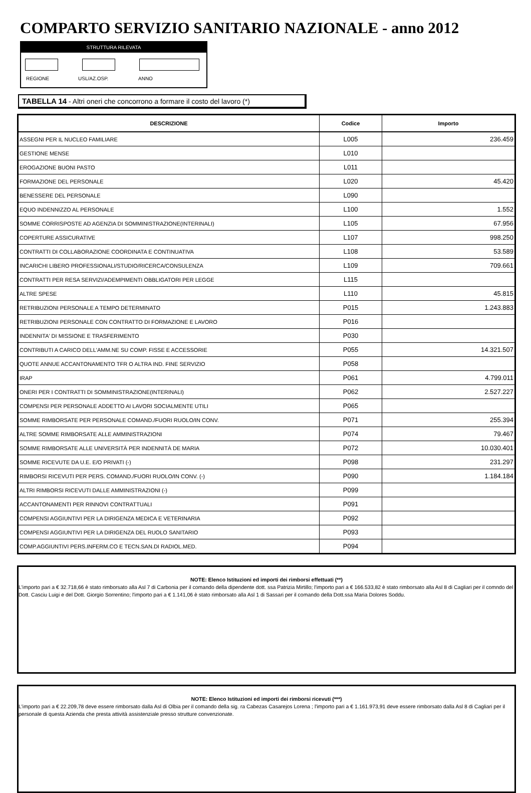COMPARTO SERVIZIO SANITARIO NAZIONALE - anno 2012
STRUTTURA RILEVATA
REGIONE USL/AZ.OSP. ANNO
TABELLA 14 - Altri oneri che concorrono a formare il costo del lavoro (*)
| DESCRIZIONE | Codice | Importo |
| --- | --- | --- |
| ASSEGNI PER IL NUCLEO FAMILIARE | L005 | 236.459 |
| GESTIONE MENSE | L010 | |
| EROGAZIONE BUONI PASTO | L011 | |
| FORMAZIONE DEL PERSONALE | L020 | 45.420 |
| BENESSERE DEL PERSONALE | L090 | |
| EQUO INDENNIZZO AL PERSONALE | L100 | 1.552 |
| SOMME CORRISPOSTE AD AGENZIA DI SOMMINISTRAZIONE(INTERINALI) | L105 | 67.956 |
| COPERTURE ASSICURATIVE | L107 | 998.250 |
| CONTRATTI DI COLLABORAZIONE COORDINATA E CONTINUATIVA | L108 | 53.589 |
| INCARICHI LIBERO PROFESSIONALI/STUDIO/RICERCA/CONSULENZA | L109 | 709.661 |
| CONTRATTI PER RESA SERVIZI/ADEMPIMENTI OBBLIGATORI PER LEGGE | L115 | |
| ALTRE SPESE | L110 | 45.815 |
| RETRIBUZIONI PERSONALE A TEMPO DETERMINATO | P015 | 1.243.883 |
| RETRIBUZIONI PERSONALE CON CONTRATTO DI FORMAZIONE E LAVORO | P016 | |
| INDENNITA' DI MISSIONE E TRASFERIMENTO | P030 | |
| CONTRIBUTI A CARICO DELL'AMM.NE SU COMP. FISSE E ACCESSORIE | P055 | 14.321.507 |
| QUOTE ANNUE ACCANTONAMENTO TFR O ALTRA IND. FINE SERVIZIO | P058 | |
| IRAP | P061 | 4.799.011 |
| ONERI PER I CONTRATTI DI SOMMINISTRAZIONE(INTERINALI) | P062 | 2.527.227 |
| COMPENSI PER PERSONALE ADDETTO AI LAVORI SOCIALMENTE UTILI | P065 | |
| SOMME RIMBORSATE PER PERSONALE COMAND./FUORI RUOLO/IN CONV. | P071 | 255.394 |
| ALTRE SOMME RIMBORSATE ALLE AMMINISTRAZIONI | P074 | 79.467 |
| SOMME RIMBORSATE ALLE UNIVERSITÀ PER INDENNITÀ DE MARIA | P072 | 10.030.401 |
| SOMME RICEVUTE DA U.E. E/O PRIVATI (-) | P098 | 231.297 |
| RIMBORSI RICEVUTI PER PERS. COMAND./FUORI RUOLO/IN CONV. (-) | P090 | 1.184.184 |
| ALTRI RIMBORSI RICEVUTI DALLE AMMINISTRAZIONI (-) | P099 | |
| ACCANTONAMENTI PER RINNOVI CONTRATTUALI | P091 | |
| COMPENSI AGGIUNTIVI PER LA DIRIGENZA MEDICA E VETERINARIA | P092 | |
| COMPENSI AGGIUNTIVI PER LA DIRIGENZA DEL RUOLO SANITARIO | P093 | |
| COMP.AGGIUNTIVI PERS.INFERM.CO E TECN.SAN.DI RADIOL.MED. | P094 | |
NOTE: Elenco Istituzioni ed importi dei rimborsi effettuati (**)
L'importo pari a € 32.718,66 è stato rimborsato alla Asl 7 di Carbonia per il comando della dipendente dott. ssa Patrizia Mirtillo; l'importo pari a € 166.533,82 è stato rimborsato alla Asl 8 di Cagliari per il comndo del Dott. Casciu Luigi e del Dott. Giorgio Sorrentino; l'importo pari a € 1.141,06 è stato rimborsato alla Asl 1 di Sassari per il comando della Dott.ssa Maria Dolores Soddu.
NOTE: Elenco Istituzioni ed importi dei rimborsi ricevuti (***)
L'importo pari a € 22.209,78 deve essere rimborsato dalla Asl di Olbia per il comando della sig. ra Cabezas Casarejos Lorena ; l'importo pari a € 1.161.973,91 deve essere rimborsato dalla Asl 8 di Cagliari per il personale di questa Azienda che presta attività assistenziale presso strutture convenzionate.